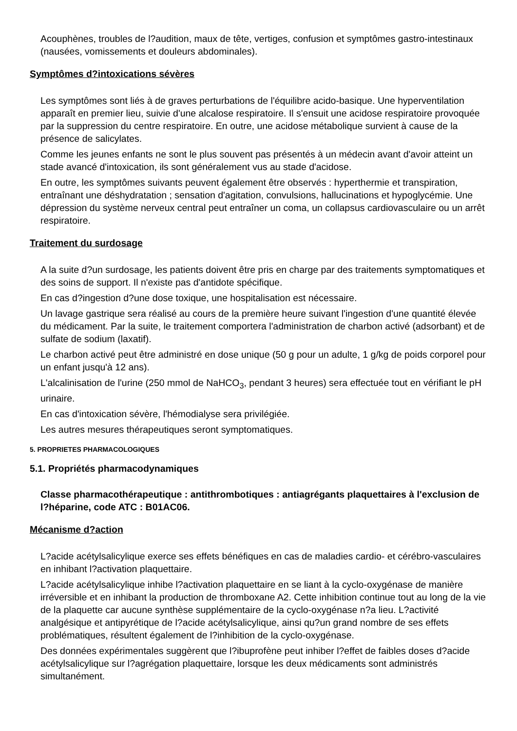Acouphènes, troubles de l?audition, maux de tête, vertiges, confusion et symptômes gastro-intestinaux (nausées, vomissements et douleurs abdominales).
Symptômes d?intoxications sévères
Les symptômes sont liés à de graves perturbations de l'équilibre acido-basique. Une hyperventilation apparaît en premier lieu, suivie d'une alcalose respiratoire. Il s'ensuit une acidose respiratoire provoquée par la suppression du centre respiratoire. En outre, une acidose métabolique survient à cause de la présence de salicylates.
Comme les jeunes enfants ne sont le plus souvent pas présentés à un médecin avant d'avoir atteint un stade avancé d'intoxication, ils sont généralement vus au stade d'acidose.
En outre, les symptômes suivants peuvent également être observés : hyperthermie et transpiration, entraînant une déshydratation ; sensation d'agitation, convulsions, hallucinations et hypoglycémie. Une dépression du système nerveux central peut entraîner un coma, un collapsus cardiovasculaire ou un arrêt respiratoire.
Traitement du surdosage
A la suite d?un surdosage, les patients doivent être pris en charge par des traitements symptomatiques et des soins de support. Il n'existe pas d'antidote spécifique.
En cas d?ingestion d?une dose toxique, une hospitalisation est nécessaire.
Un lavage gastrique sera réalisé au cours de la première heure suivant l'ingestion d'une quantité élevée du médicament. Par la suite, le traitement comportera l'administration de charbon activé (adsorbant) et de sulfate de sodium (laxatif).
Le charbon activé peut être administré en dose unique (50 g pour un adulte, 1 g/kg de poids corporel pour un enfant jusqu'à 12 ans).
L'alcalinisation de l'urine (250 mmol de NaHCO<sub>3</sub>, pendant 3 heures) sera effectuée tout en vérifiant le pH urinaire.
En cas d'intoxication sévère, l'hémodialyse sera privilégiée.
Les autres mesures thérapeutiques seront symptomatiques.
5. PROPRIETES PHARMACOLOGIQUES
5.1. Propriétés pharmacodynamiques
Classe pharmacothérapeutique : antithrombotiques : antiagrégants plaquettaires à l'exclusion de l?héparine, code ATC : B01AC06.
Mécanisme d?action
L?acide acétylsalicylique exerce ses effets bénéfiques en cas de maladies cardio- et cérébro-vasculaires en inhibant l?activation plaquettaire.
L?acide acétylsalicylique inhibe l?activation plaquettaire en se liant à la cyclo-oxygénase de manière irréversible et en inhibant la production de thromboxane A2. Cette inhibition continue tout au long de la vie de la plaquette car aucune synthèse supplémentaire de la cyclo-oxygénase n?a lieu. L?activité analgésique et antipyrétique de l?acide acétylsalicylique, ainsi qu?un grand nombre de ses effets problématiques, résultent également de l?inhibition de la cyclo-oxygénase.
Des données expérimentales suggèrent que l?ibuprofène peut inhiber l?effet de faibles doses d?acide acétylsalicylique sur l?agrégation plaquettaire, lorsque les deux médicaments sont administrés simultanément.